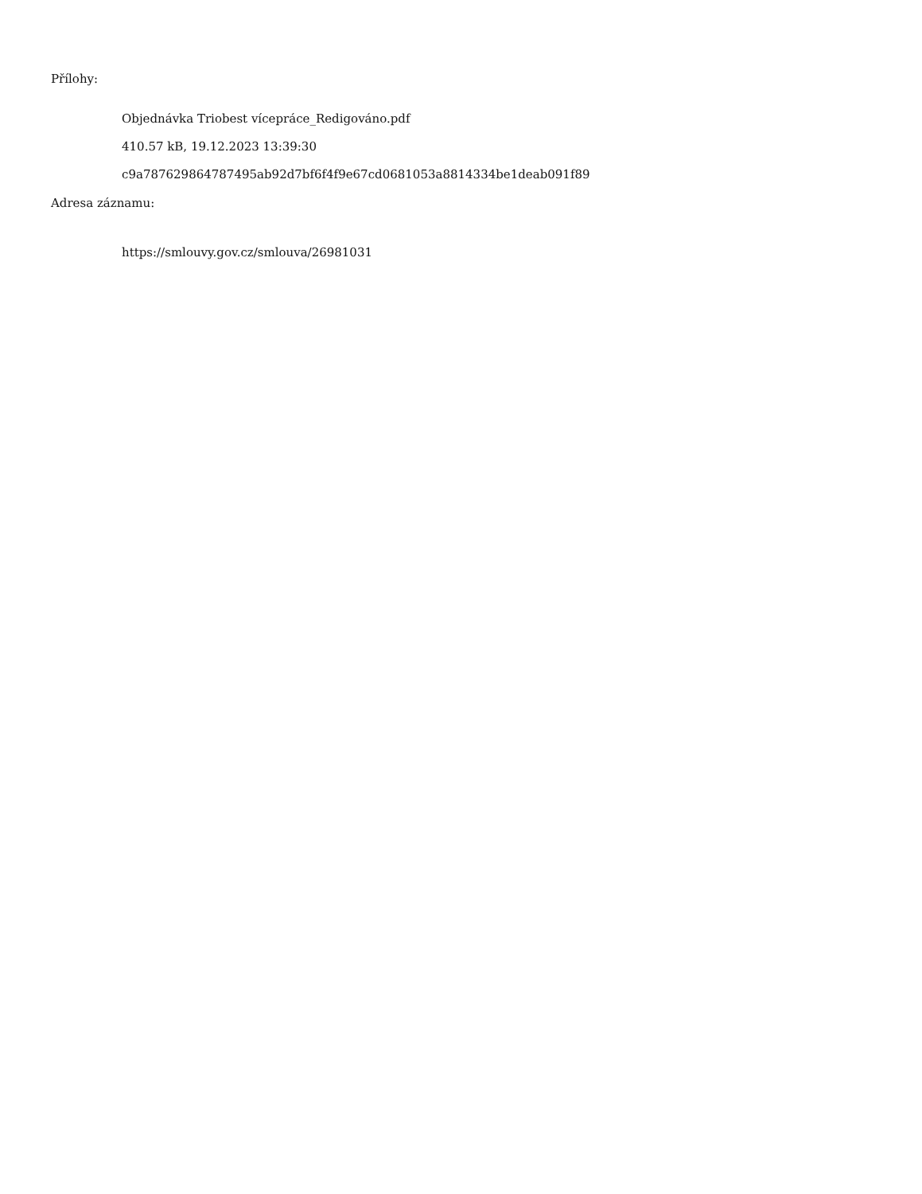Přílohy:
Objednávka Triobest vícepráce_Redigováno.pdf
410.57 kB, 19.12.2023 13:39:30
c9a787629864787495ab92d7bf6f4f9e67cd0681053a8814334be1deab091f89
Adresa záznamu:
https://smlouvy.gov.cz/smlouva/26981031